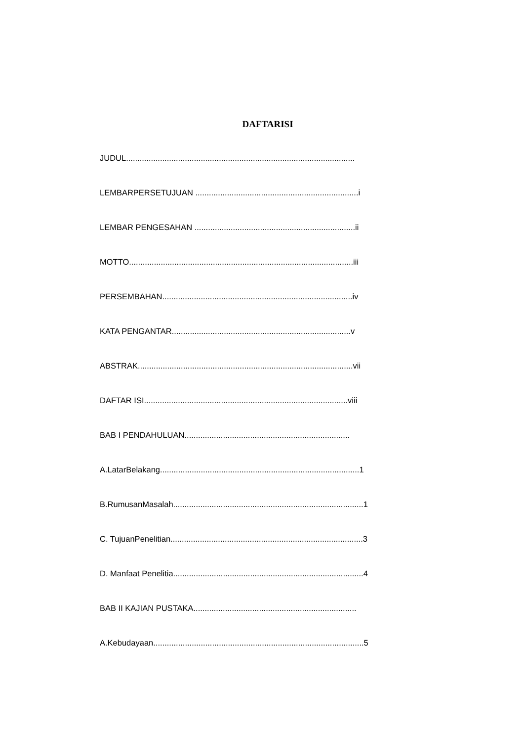DAFTARISI
JUDUL.....................................................................................................
LEMBARPERSETUJUAN ........................................................................i
LEMBAR PENGESAHAN .......................................................................ii
MOTTO...................................................................................................iii
PERSEMBAHAN....................................................................................iv
KATA PENGANTAR...............................................................................v
ABSTRAK...............................................................................................vii
DAFTAR ISI..........................................................................................viii
BAB I PENDAHULUAN.........................................................................
A.LatarBelakang........................................................................................1
B.RumusanMasalah....................................................................................1
C. TujuanPenelitian.....................................................................................3
D. Manfaat Penelitia....................................................................................4
BAB II KAJIAN PUSTAKA........................................................................
A.Kebudayaan.............................................................................................5